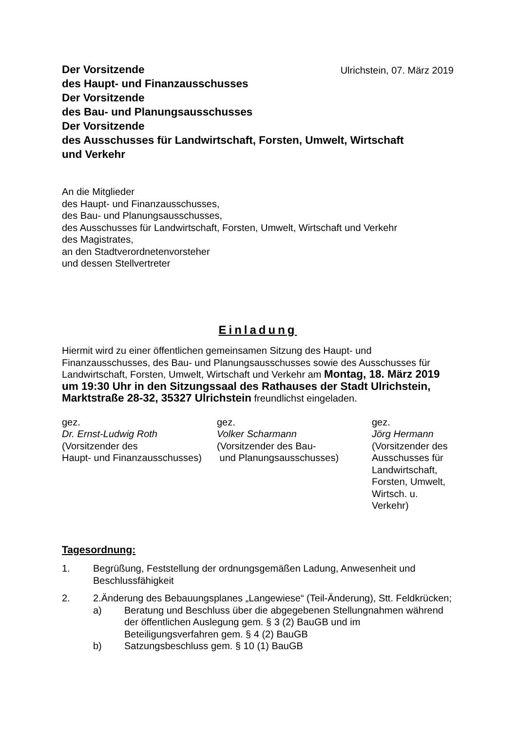Der Vorsitzende
des Haupt- und Finanzausschusses
Der Vorsitzende
des Bau- und Planungsausschusses
Der Vorsitzende
des Ausschusses für Landwirtschaft, Forsten, Umwelt, Wirtschaft
und Verkehr
Ulrichstein, 07. März 2019
An die Mitglieder
des Haupt- und Finanzausschusses,
des Bau- und Planungsausschusses,
des Ausschusses für Landwirtschaft, Forsten, Umwelt, Wirtschaft und Verkehr
des Magistrates,
an den Stadtverordnetenvorsteher
und dessen Stellvertreter
Einladung
Hiermit wird zu einer öffentlichen gemeinsamen Sitzung des Haupt- und Finanzausschusses, des Bau- und Planungsausschusses sowie des Ausschusses für Landwirtschaft, Forsten, Umwelt, Wirtschaft und Verkehr am Montag, 18. März 2019 um 19:30 Uhr in den Sitzungssaal des Rathauses der Stadt Ulrichstein, Marktstraße 28-32, 35327 Ulrichstein freundlichst eingeladen.
gez.
Dr. Ernst-Ludwig Roth
(Vorsitzender des
Haupt- und Finanzausschusses)
gez.
Volker Scharmann
(Vorsitzender des Bau-
und Planungsausschusses)
gez.
Jörg Hermann
(Vorsitzender des Ausschusses für Landwirtschaft, Forsten, Umwelt, Wirtsch. u. Verkehr)
Tagesordnung:
1. Begrüßung, Feststellung der ordnungsgemäßen Ladung, Anwesenheit und Beschlussfähigkeit
2. 2.Änderung des Bebauungsplanes „Langewiese“ (Teil-Änderung), Stt. Feldkrücken;
a) Beratung und Beschluss über die abgegebenen Stellungnahmen während der öffentlichen Auslegung gem. § 3 (2) BauGB und im Beteiligungsverfahren gem. § 4 (2) BauGB
b) Satzungsbeschluss gem. § 10 (1) BauGB